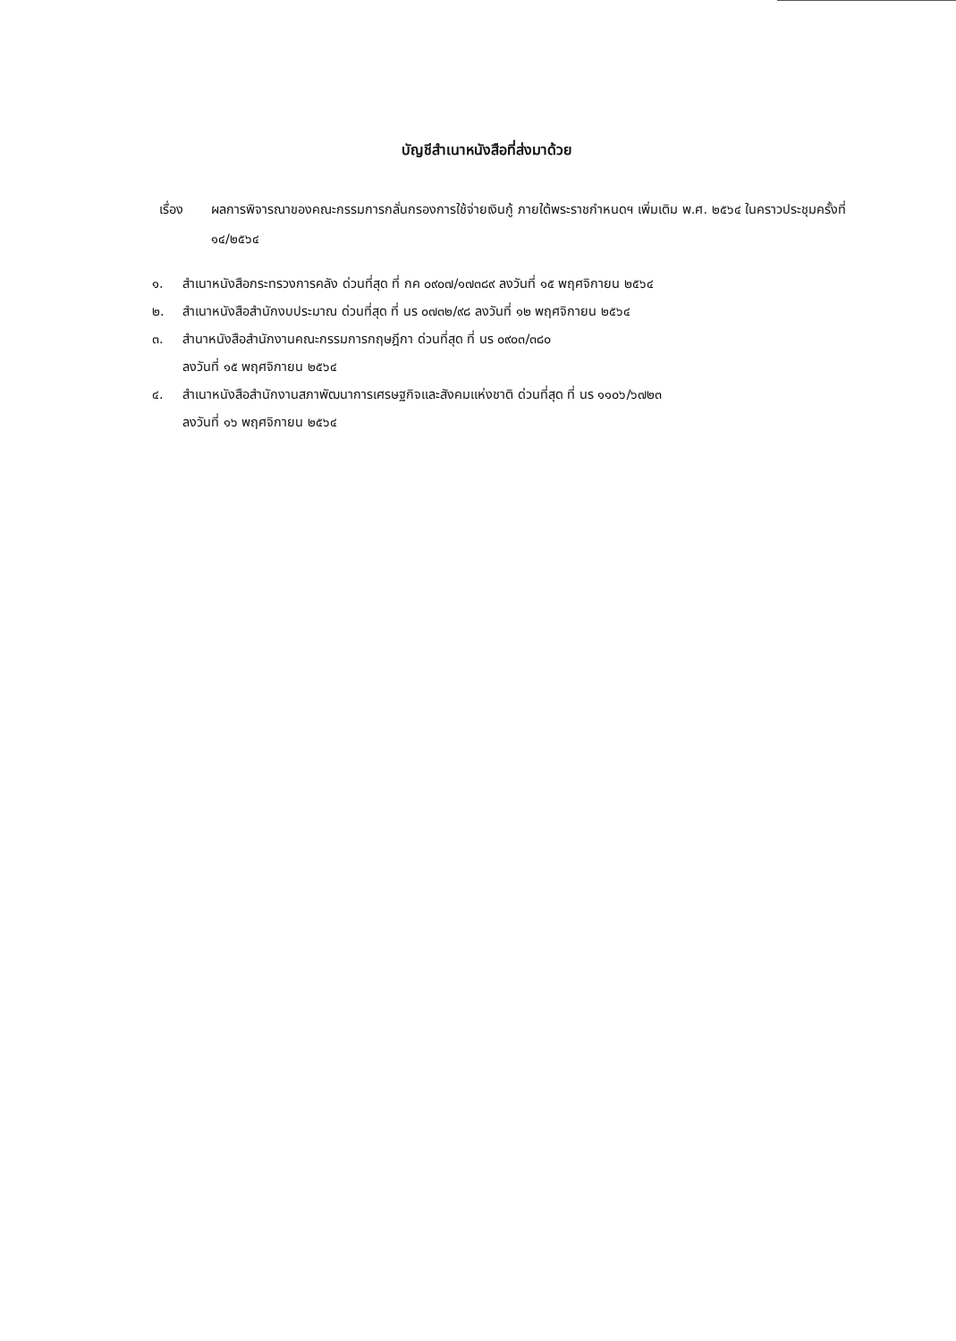บัญชีสำเนาหนังสือที่ส่งมาด้วย
เรื่อง ผลการพิจารณาของคณะกรรมการกลั่นกรองการใช้จ่ายเงินกู้ ภายใต้พระราชกำหนดฯ เพิ่มเติม พ.ศ. ๒๕๖๔ ในคราวประชุมครั้งที่ ๑๔/๒๕๖๔
๑. สำเนาหนังสือกระทรวงการคลัง ด่วนที่สุด ที่ กค ๐๙๐๗/๑๗๓๘๙ ลงวันที่ ๑๕ พฤศจิกายน ๒๕๖๔
๒. สำเนาหนังสือสำนักงบประมาณ ด่วนที่สุด ที่ นร ๐๗๓๒/๙๘ ลงวันที่ ๑๒ พฤศจิกายน ๒๕๖๔
๓. สำนาหนังสือสำนักงานคณะกรรมการกฤษฎีกา ด่วนที่สุด ที่ นร ๐๙๐๓/๓๘๐
ลงวันที่ ๑๕ พฤศจิกายน ๒๕๖๔
๔. สำเนาหนังสือสำนักงานสภาพัฒนาการเศรษฐกิจและสังคมแห่งชาติ ด่วนที่สุด ที่ นร ๑๑๐๖/๖๗๒๓
ลงวันที่ ๑๖ พฤศจิกายน ๒๕๖๔